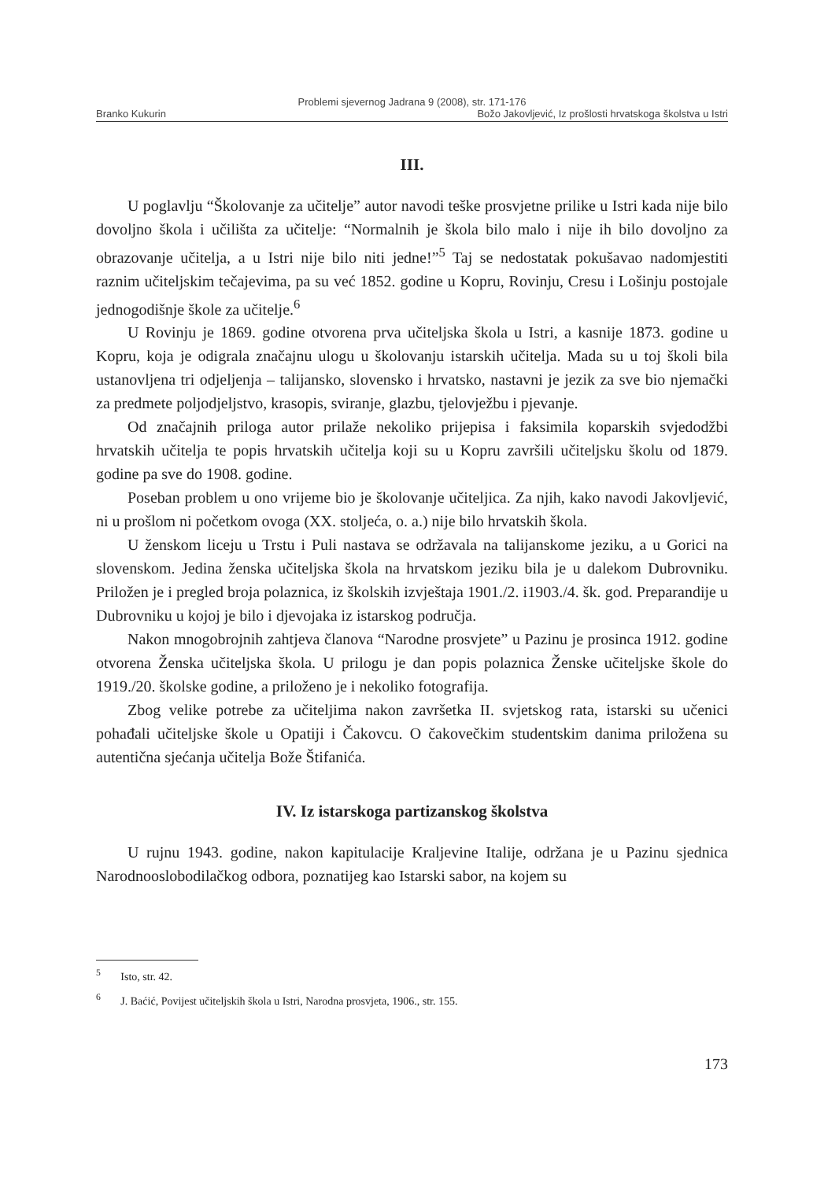Problemi sjevernog Jadrana 9 (2008), str. 171-176
Branko Kukurin Božo Jakovljević, Iz prošlosti hrvatskoga školstva u Istri
III.
U poglavlju “Školovanje za učitelje” autor navodi teške prosvjetne prilike u Istri kada nije bilo dovoljno škola i učilišta za učitelje: “Normalnih je škola bilo malo i nije ih bilo dovoljno za obrazovanje učitelja, a u Istri nije bilo niti jedne!”<sup>5</sup> Taj se nedostatak pokušavao nadomjestiti raznim učiteljskim tečajevima, pa su već 1852. godine u Kopru, Rovinju, Cresu i Lošinju postojale jednogodišnje škole za učitelje.<sup>6</sup>
U Rovinju je 1869. godine otvorena prva učiteljska škola u Istri, a kasnije 1873. godine u Kopru, koja je odigrala značajnu ulogu u školovanju istarskih učitelja. Mada su u toj školi bila ustanovljena tri odjeljenja – talijansko, slovensko i hrvatsko, nastavni je jezik za sve bio njemački za predmete poljodjeljstvo, krasopis, sviranje, glazbu, tjelovježbu i pjevanje.
Od značajnih priloga autor prilaže nekoliko prijepisa i faksimila koparskih svjedodžbi hrvatskih učitelja te popis hrvatskih učitelja koji su u Kopru završili učiteljsku školu od 1879. godine pa sve do 1908. godine.
Poseban problem u ono vrijeme bio je školovanje učiteljica. Za njih, kako navodi Jakovljević, ni u prošlom ni početkom ovoga (XX. stoljeća, o. a.) nije bilo hrvatskih škola.
U ženskom liceju u Trstu i Puli nastava se održavala na talijanskome jeziku, a u Gorici na slovenskom. Jedina ženska učiteljska škola na hrvatskom jeziku bila je u dalekom Dubrovniku. Priložen je i pregled broja polaznica, iz školskih izvještaja 1901./2. i1903./4. šk. god. Preparandije u Dubrovniku u kojoj je bilo i djevojaka iz istarskog područja.
Nakon mnogobrojnih zahtjeva članova “Narodne prosvjete” u Pazinu je prosinca 1912. godine otvorena Ženska učiteljska škola. U prilogu je dan popis polaznica Ženske učiteljske škole do 1919./20. školske godine, a priloženo je i nekoliko fotografija.
Zbog velike potrebe za učiteljima nakon završetka II. svjetskog rata, istarski su učenici pohađali učiteljske škole u Opatiji i Čakovcu. O čakovečkim studentskim danima priložena su autentična sjećanja učitelja Bože Štifanića.
IV. Iz istarskoga partizanskog školstva
U rujnu 1943. godine, nakon kapitulacije Kraljevine Italije, održana je u Pazinu sjednica Narodnooslobodilačkog odbora, poznatijeg kao Istarski sabor, na kojem su
<sup>5</sup> Isto, str. 42.
<sup>6</sup> J. Baćić, Povijest učiteljskih škola u Istri, Narodna prosvjeta, 1906., str. 155.
173